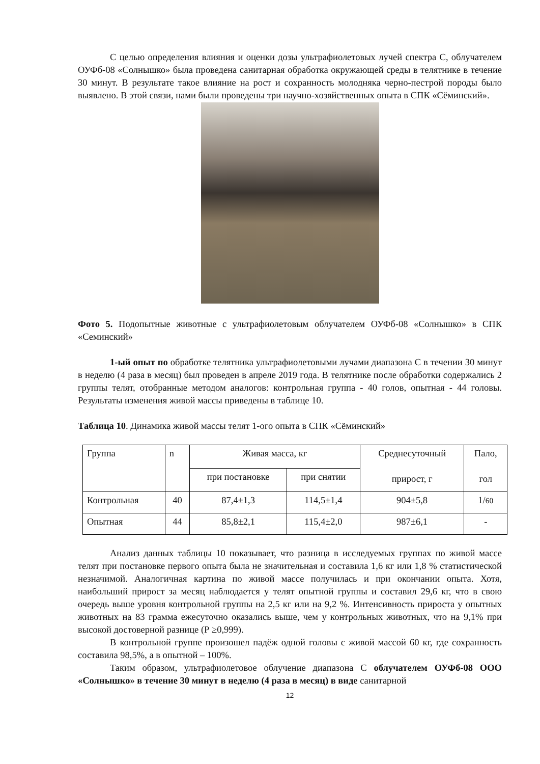С целью определения влияния и оценки дозы ультрафиолетовых лучей спектра С, облучателем ОУФб-08 «Солнышко» была проведена санитарная обработка окружающей среды в телятнике в течение 30 минут. В результате такое влияние на рост и сохранность молодняка черно-пестрой породы было выявлено. В этой связи, нами были проведены три научно-хозяйственных опыта в СПК «Сёминский».
Фото 5. Подопытные животные с ультрафиолетовым облучателем ОУФб-08 «Солнышко» в СПК «Семинский»
1-ый опыт по обработке телятника ультрафиолетовыми лучами диапазона С в течении 30 минут в неделю (4 раза в месяц) был проведен в апреле 2019 года. В телятнике после обработки содержались 2 группы телят, отобранные методом аналогов: контрольная группа - 40 голов, опытная - 44 головы. Результаты изменения живой массы приведены в таблице 10.
Таблица 10. Динамика живой массы телят 1-ого опыта в СПК «Сёминский»
| Группа | n | Живая масса, кг | | Среднесуточный прирост, г | Пало, гол |
| | | при постановке | при снятии | | |
| Контрольная | 40 | 87,4±1,3 | 114,5±1,4 | 904±5,8 | 1/ 60 |
| Опытная | 44 | 85,8±2,1 | 115,4±2,0 | 987±6,1 | - |
Анализ данных таблицы 10 показывает, что разница в исследуемых группах по живой массе телят при постановке первого опыта была не значительная и составила 1,6 кг или 1,8 % статистической незначимой. Аналогичная картина по живой массе получилась и при окончании опыта. Хотя, наибольший прирост за месяц наблюдается у телят опытной группы и составил 29,6 кг, что в свою очередь выше уровня контрольной группы на 2,5 кг или на 9,2 %. Интенсивность прироста у опытных животных на 83 грамма ежесуточно оказались выше, чем у контрольных животных, что на 9,1% при высокой достоверной разнице (Р ≥0,999).
В контрольной группе произошел падёж одной головы с живой массой 60 кг, где сохранность составила 98,5%, а в опытной – 100%.
Таким образом, ультрафиолетовое облучение диапазона С облучателем ОУФб-08 ООО «Солнышко» в течение 30 минут в неделю (4 раза в месяц) в виде санитарной
12